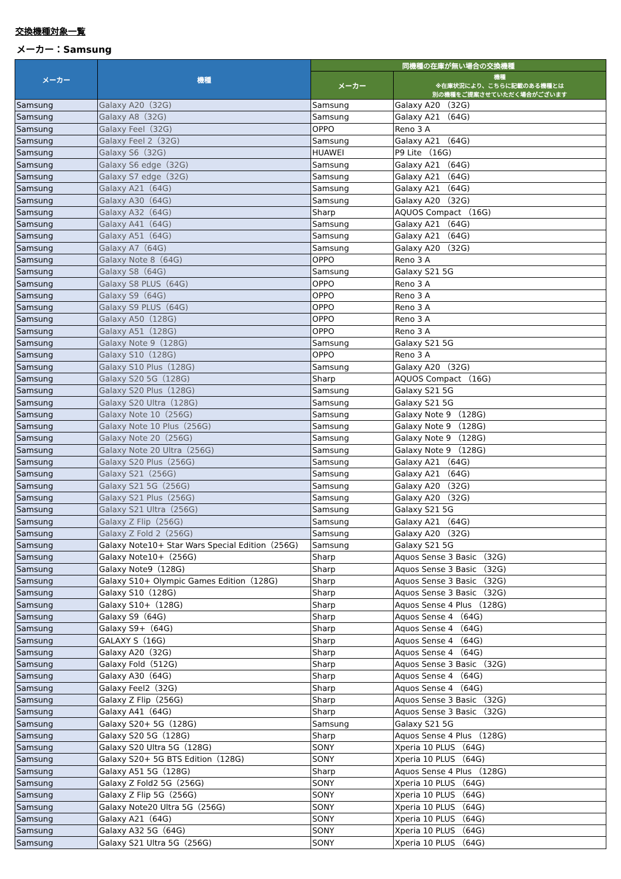交換機種対象一覧
メーカー：Samsung
| メーカー | 機種 | 同機種の在庫が無い場合の交換機種 | |
| --- | --- | --- | --- |
| | | メーカー | 機種 ※在庫状況により、こちらに記載のある機種とは 別の機種をご提案させていただく場合がございます |
| Samsung | Galaxy A20（32G) | Samsung | Galaxy A20 （32G) |
| Samsung | Galaxy A8（32G) | Samsung | Galaxy A21 （64G) |
| Samsung | Galaxy Feel（32G) | OPPO | Reno 3 A |
| Samsung | Galaxy Feel 2（32G) | Samsung | Galaxy A21 （64G) |
| Samsung | Galaxy S6（32G) | HUAWEI | P9 Lite （16G) |
| Samsung | Galaxy S6 edge（32G) | Samsung | Galaxy A21 （64G) |
| Samsung | Galaxy S7 edge（32G) | Samsung | Galaxy A21 （64G) |
| Samsung | Galaxy A21（64G) | Samsung | Galaxy A21 （64G) |
| Samsung | Galaxy A30（64G) | Samsung | Galaxy A20 （32G) |
| Samsung | Galaxy A32（64G) | Sharp | AQUOS Compact （16G) |
| Samsung | Galaxy A41（64G) | Samsung | Galaxy A21 （64G) |
| Samsung | Galaxy A51（64G) | Samsung | Galaxy A21 （64G) |
| Samsung | Galaxy A7（64G) | Samsung | Galaxy A20 （32G) |
| Samsung | Galaxy Note 8（64G) | OPPO | Reno 3 A |
| Samsung | Galaxy S8（64G) | Samsung | Galaxy S21 5G |
| Samsung | Galaxy S8 PLUS（64G) | OPPO | Reno 3 A |
| Samsung | Galaxy S9（64G) | OPPO | Reno 3 A |
| Samsung | Galaxy S9 PLUS（64G) | OPPO | Reno 3 A |
| Samsung | Galaxy A50（128G) | OPPO | Reno 3 A |
| Samsung | Galaxy A51（128G) | OPPO | Reno 3 A |
| Samsung | Galaxy Note 9（128G) | Samsung | Galaxy S21 5G |
| Samsung | Galaxy S10（128G) | OPPO | Reno 3 A |
| Samsung | Galaxy S10 Plus（128G) | Samsung | Galaxy A20 （32G) |
| Samsung | Galaxy S20 5G（128G) | Sharp | AQUOS Compact （16G) |
| Samsung | Galaxy S20 Plus（128G) | Samsung | Galaxy S21 5G |
| Samsung | Galaxy S20 Ultra（128G) | Samsung | Galaxy S21 5G |
| Samsung | Galaxy Note 10（256G) | Samsung | Galaxy Note 9 （128G) |
| Samsung | Galaxy Note 10 Plus（256G) | Samsung | Galaxy Note 9 （128G) |
| Samsung | Galaxy Note 20（256G) | Samsung | Galaxy Note 9 （128G) |
| Samsung | Galaxy Note 20 Ultra（256G) | Samsung | Galaxy Note 9 （128G) |
| Samsung | Galaxy S20 Plus（256G) | Samsung | Galaxy A21 （64G) |
| Samsung | Galaxy S21（256G) | Samsung | Galaxy A21 （64G) |
| Samsung | Galaxy S21 5G（256G) | Samsung | Galaxy A20 （32G) |
| Samsung | Galaxy S21 Plus（256G) | Samsung | Galaxy A20 （32G) |
| Samsung | Galaxy S21 Ultra（256G) | Samsung | Galaxy S21 5G |
| Samsung | Galaxy Z Flip（256G) | Samsung | Galaxy A21 （64G) |
| Samsung | Galaxy Z Fold 2（256G) | Samsung | Galaxy A20 （32G) |
| Samsung | Galaxy Note10+ Star Wars Special Edition（256G) | Samsung | Galaxy S21 5G |
| Samsung | Galaxy Note10+（256G) | Sharp | Aquos Sense 3 Basic （32G) |
| Samsung | Galaxy Note9（128G) | Sharp | Aquos Sense 3 Basic （32G) |
| Samsung | Galaxy S10+ Olympic Games Edition（128G) | Sharp | Aquos Sense 3 Basic （32G) |
| Samsung | Galaxy S10（128G) | Sharp | Aquos Sense 3 Basic （32G) |
| Samsung | Galaxy S10+（128G) | Sharp | Aquos Sense 4 Plus （128G) |
| Samsung | Galaxy S9（64G) | Sharp | Aquos Sense 4 （64G) |
| Samsung | Galaxy S9+（64G) | Sharp | Aquos Sense 4 （64G) |
| Samsung | GALAXY S（16G) | Sharp | Aquos Sense 4 （64G) |
| Samsung | Galaxy A20（32G) | Sharp | Aquos Sense 4 （64G) |
| Samsung | Galaxy Fold（512G) | Sharp | Aquos Sense 3 Basic （32G) |
| Samsung | Galaxy A30（64G) | Sharp | Aquos Sense 4 （64G) |
| Samsung | Galaxy Feel2（32G) | Sharp | Aquos Sense 4 （64G) |
| Samsung | Galaxy Z Flip（256G) | Sharp | Aquos Sense 3 Basic （32G) |
| Samsung | Galaxy A41（64G) | Sharp | Aquos Sense 3 Basic （32G) |
| Samsung | Galaxy S20+ 5G（128G) | Samsung | Galaxy S21 5G |
| Samsung | Galaxy S20 5G（128G) | Sharp | Aquos Sense 4 Plus （128G) |
| Samsung | Galaxy S20 Ultra 5G（128G) | SONY | Xperia 10 PLUS （64G) |
| Samsung | Galaxy S20+ 5G BTS Edition（128G) | SONY | Xperia 10 PLUS （64G) |
| Samsung | Galaxy A51 5G（128G) | Sharp | Aquos Sense 4 Plus （128G) |
| Samsung | Galaxy Z Fold2 5G（256G) | SONY | Xperia 10 PLUS （64G) |
| Samsung | Galaxy Z Flip 5G（256G) | SONY | Xperia 10 PLUS （64G) |
| Samsung | Galaxy Note20 Ultra 5G（256G) | SONY | Xperia 10 PLUS （64G) |
| Samsung | Galaxy A21（64G) | SONY | Xperia 10 PLUS （64G) |
| Samsung | Galaxy A32 5G（64G) | SONY | Xperia 10 PLUS （64G) |
| Samsung | Galaxy S21 Ultra 5G（256G) | SONY | Xperia 10 PLUS （64G) |